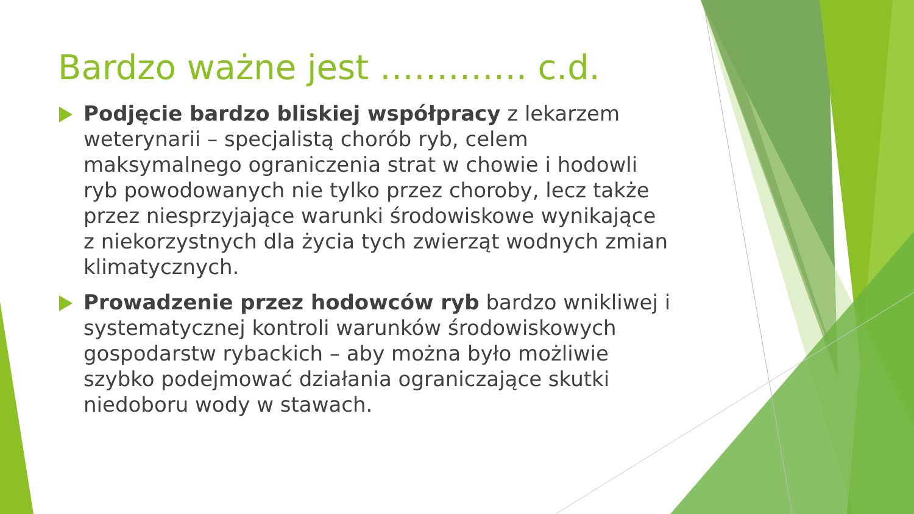Bardzo ważne jest …………. c.d.
Podjęcie bardzo bliskiej współpracy z lekarzem weterynarii – specjalistą chorób ryb, celem maksymalnego ograniczenia strat w chowie i hodowli ryb powodowanych nie tylko przez choroby, lecz także przez niesprzyjające warunki środowiskowe wynikające z niekorzystnych dla życia tych zwierząt wodnych zmian klimatycznych.
Prowadzenie przez hodowców ryb bardzo wnikliwej i systematycznej kontroli warunków środowiskowych gospodarstw rybackich – aby można było możliwie szybko podejmować działania ograniczające skutki niedoboru wody w stawach.